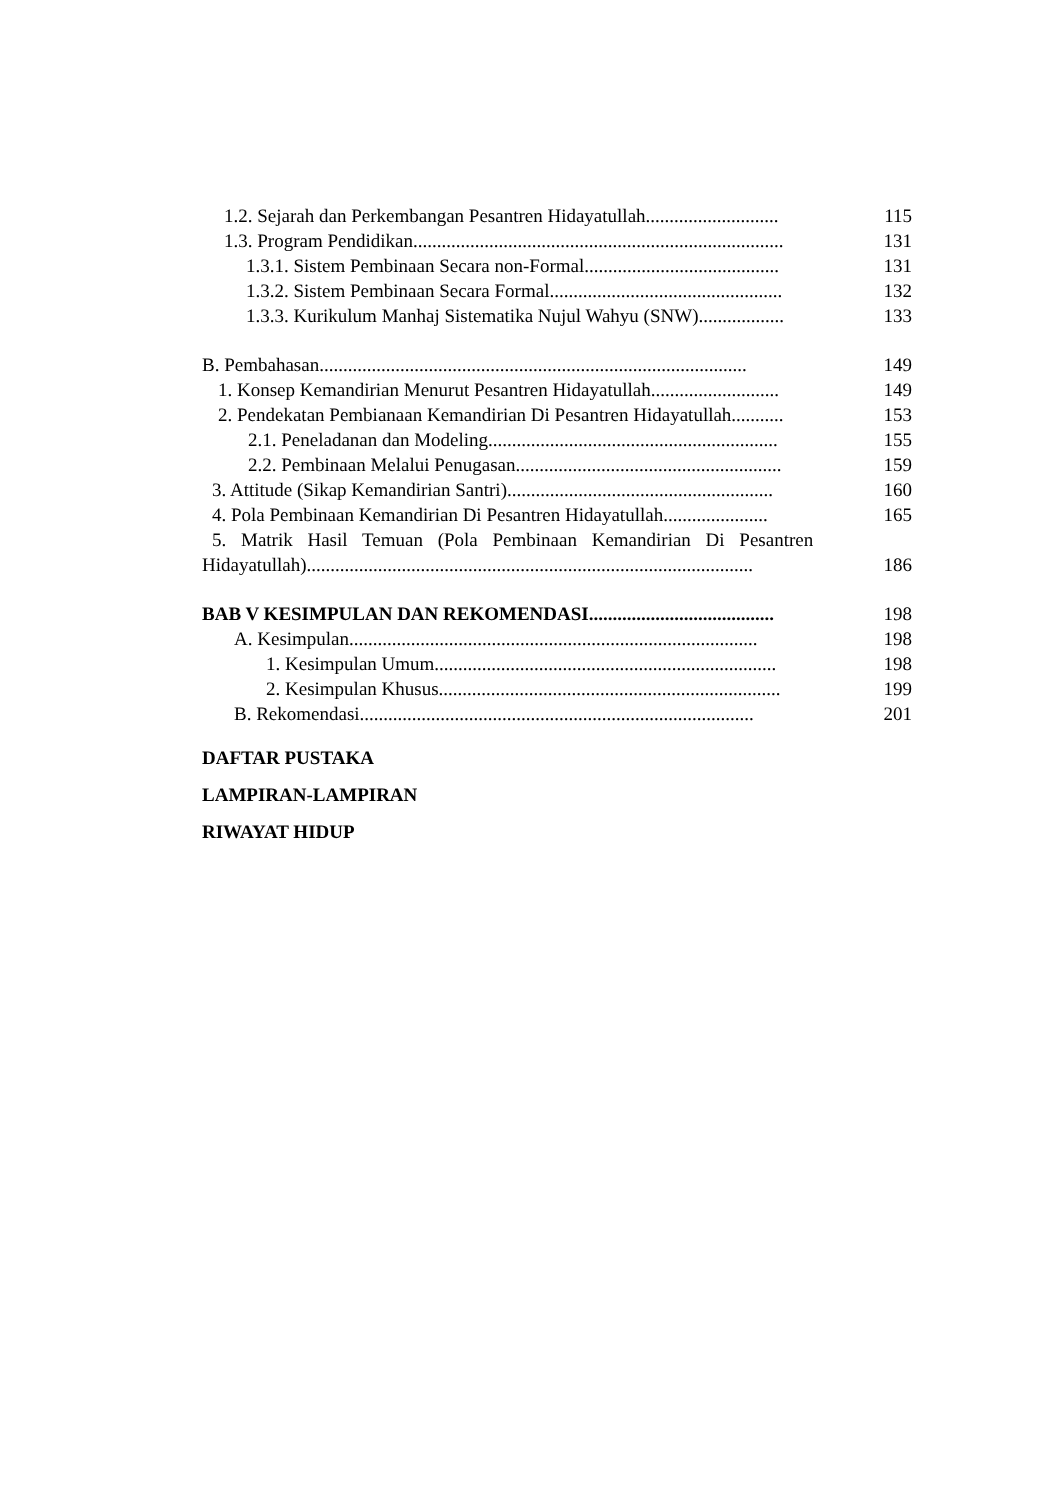1.2. Sejarah dan Perkembangan Pesantren Hidayatullah............................ 115
1.3. Program Pendidikan.............................................................................. 131
1.3.1. Sistem Pembinaan Secara non-Formal......................................... 131
1.3.2. Sistem Pembinaan Secara Formal................................................. 132
1.3.3. Kurikulum Manhaj Sistematika Nujul Wahyu (SNW).................. 133
B. Pembahasan.......................................................................................... 149
1. Konsep Kemandirian Menurut Pesantren Hidayatullah........................... 149
2. Pendekatan Pembianaan Kemandirian Di Pesantren Hidayatullah........... 153
2.1. Peneladanan dan Modeling............................................................. 155
2.2. Pembinaan Melalui Penugasan........................................................ 159
3. Attitude (Sikap Kemandirian Santri)........................................................ 160
4. Pola Pembinaan Kemandirian Di Pesantren Hidayatullah...................... 165
5. Matrik Hasil Temuan (Pola Pembinaan Kemandirian Di Pesantren
Hidayatullah).............................................................................................. 186
BAB V KESIMPULAN DAN REKOMENDASI....................................... 198
A. Kesimpulan...................................................................................... 198
1. Kesimpulan Umum........................................................................ 198
2. Kesimpulan Khusus........................................................................ 199
B. Rekomendasi................................................................................... 201
DAFTAR PUSTAKA
LAMPIRAN-LAMPIRAN
RIWAYAT HIDUP